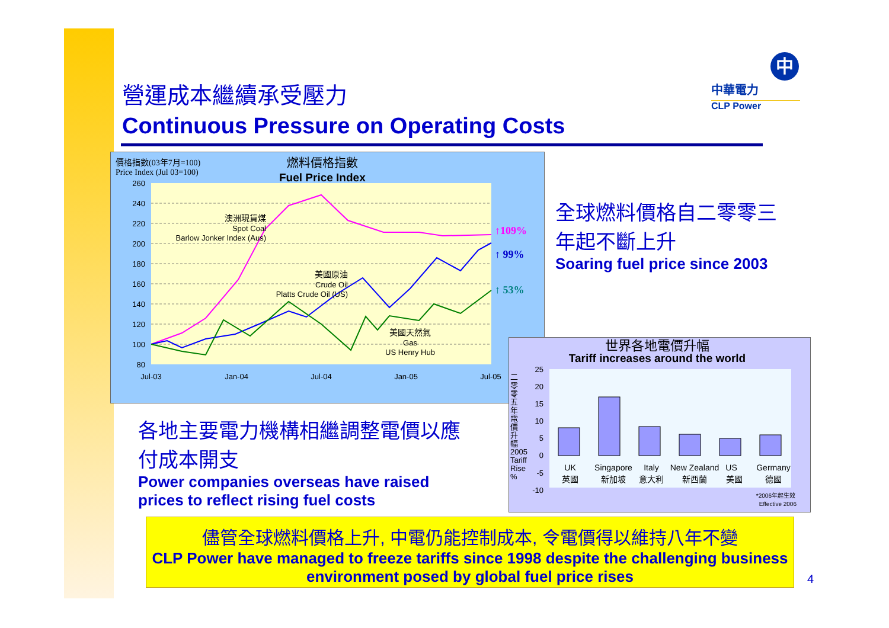營運成本繼續承受壓力
Continuous Pressure on Operating Costs
中
中華電力
CLP Power
價格指數(03年7月=100)
Price Index (Jul 03=100)
燃料價格指數
Fuel Price Index
260
240
220
200
180
160
140
120
100
80
Jul-03
Jan-04
Jul-04
Jan-05
Jul-05
澳洲現貨煤
Spot Coal
Barlow Jonker Index (Aus)
美國原油
Crude Oil
Platts Crude Oil (US)
美國天然氣
Gas
US Henry Hub
↑109%
↑ 99%
↑ 53%
全球燃料價格自二零零三年起不斷上升
Soaring fuel price since 2003
世界各地電價升幅
Tariff increases around the world
二零零五年電價升幅 2005 Tariff Rise %
25
20
15
10
5
0
-5
-10
UK
英國
Singapore
新加坡
Italy
意大利
New Zealand
新西蘭
US
美國
Germany
德國
*2006年起生效
Effective 2006
各地主要電力機構相繼調整電價以應付成本開支
Power companies overseas have raised prices to reflect rising fuel costs
儘管全球燃料價格上升, 中電仍能控制成本, 令電價得以維持八年不變
CLP Power have managed to freeze tariffs since 1998 despite the challenging business environment posed by global fuel price rises
4